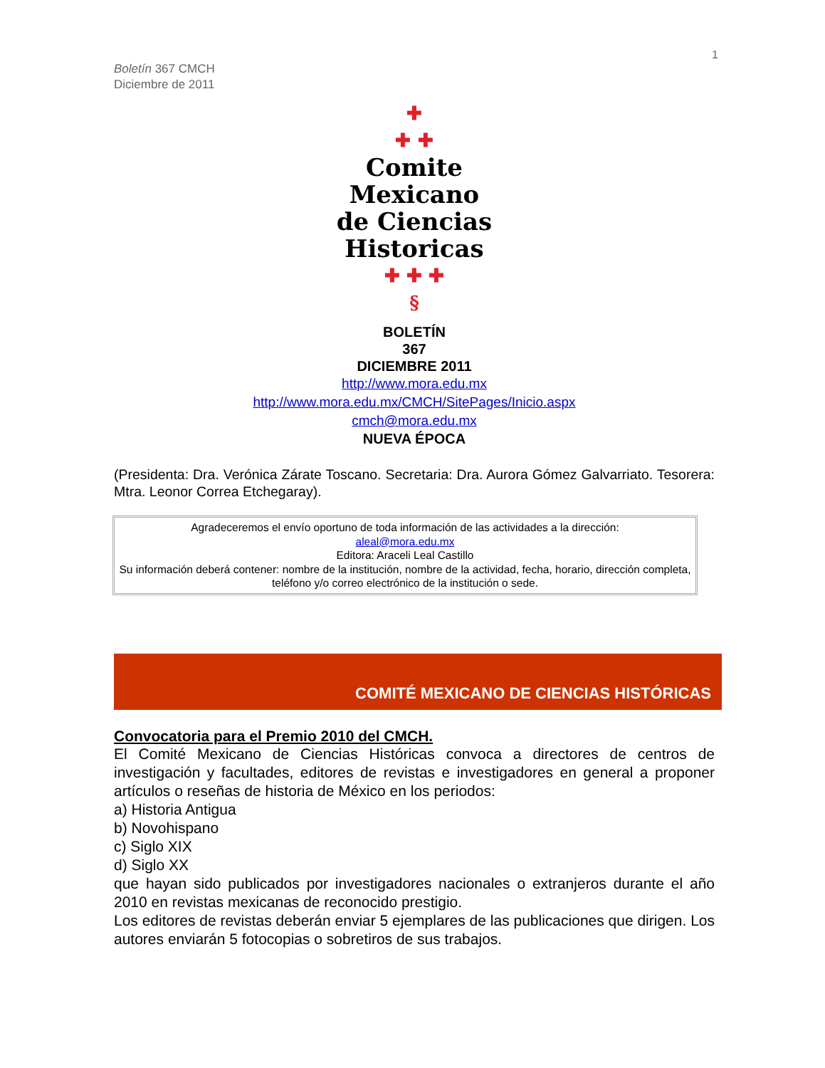1
Boletín 367 CMCH
Diciembre de 2011
✚
✚ ✚
Comite
Mexicano
de Ciencias
Historicas
✚ ✚ ✚
§
BOLETÍN
367
DICIEMBRE 2011
http://www.mora.edu.mx
http://www.mora.edu.mx/CMCH/SitePages/Inicio.aspx
cmch@mora.edu.mx
NUEVA ÉPOCA
(Presidenta: Dra. Verónica Zárate Toscano. Secretaria: Dra. Aurora Gómez Galvarriato. Tesorera: Mtra. Leonor Correa Etchegaray).
Agradeceremos el envío oportuno de toda información de las actividades a la dirección:
aleal@mora.edu.mx
Editora: Araceli Leal Castillo
Su información deberá contener: nombre de la institución, nombre de la actividad, fecha, horario, dirección completa, teléfono y/o correo electrónico de la institución o sede.
COMITÉ MEXICANO DE CIENCIAS HISTÓRICAS
Convocatoria para el Premio 2010 del CMCH.
El Comité Mexicano de Ciencias Históricas convoca a directores de centros de investigación y facultades, editores de revistas e investigadores en general a proponer artículos o reseñas de historia de México en los periodos:
a) Historia Antigua
b) Novohispano
c) Siglo XIX
d) Siglo XX
que hayan sido publicados por investigadores nacionales o extranjeros durante el año 2010 en revistas mexicanas de reconocido prestigio.
Los editores de revistas deberán enviar 5 ejemplares de las publicaciones que dirigen. Los autores enviarán 5 fotocopias o sobretiros de sus trabajos.